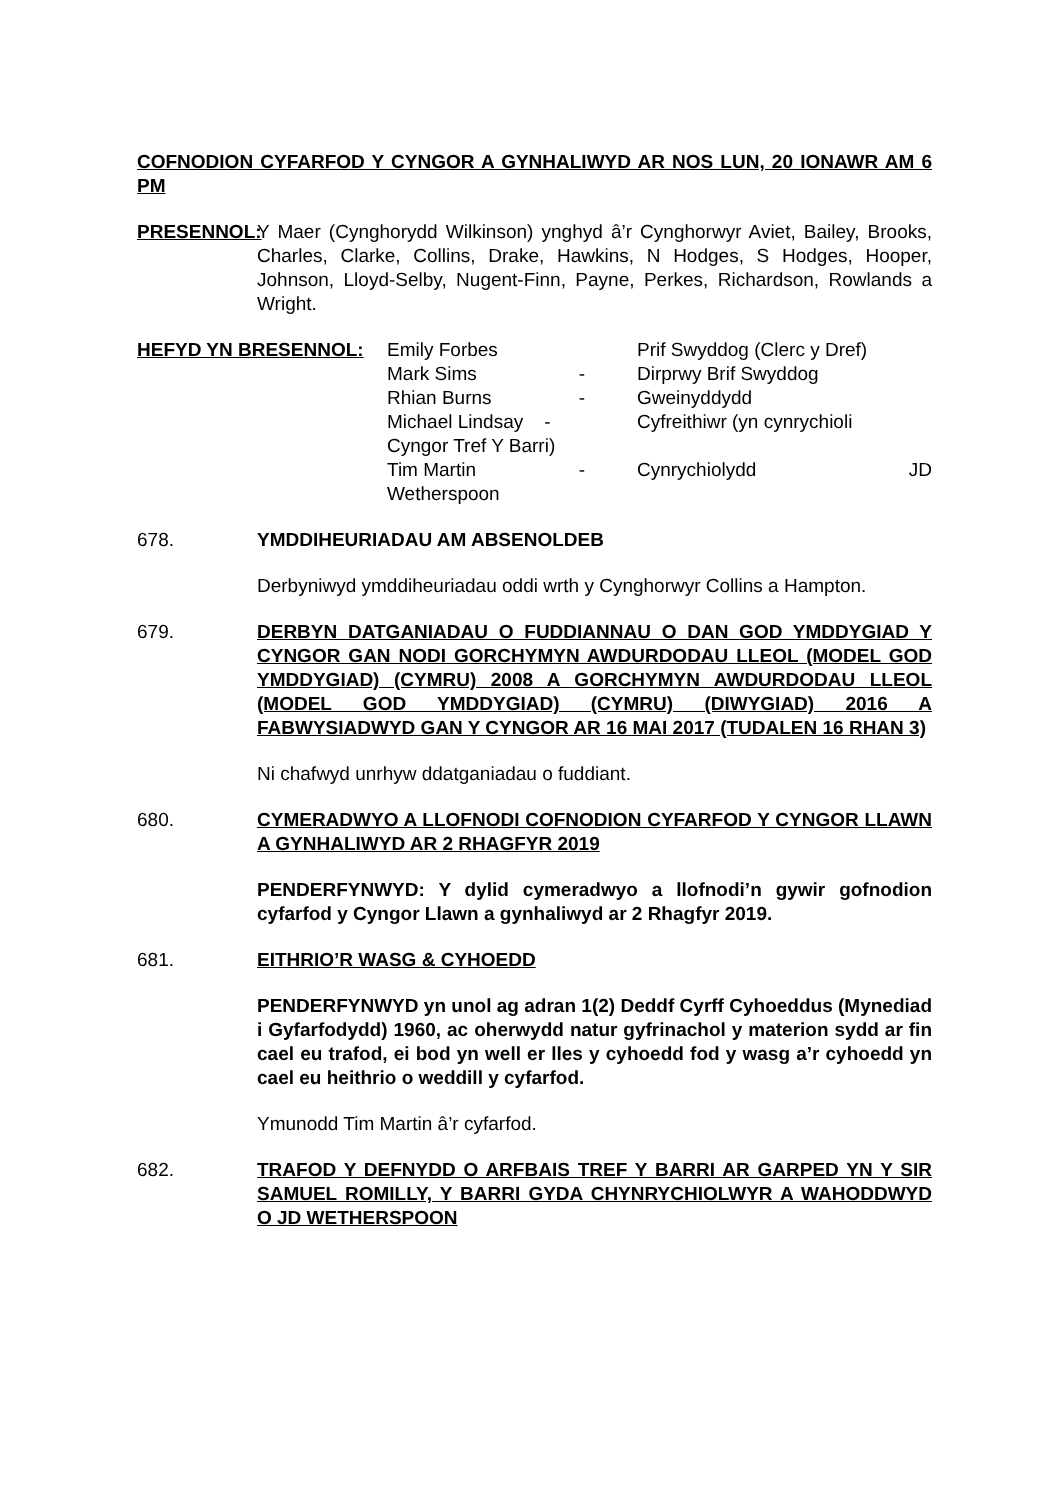COFNODION CYFARFOD Y CYNGOR A GYNHALIWYD AR NOS LUN, 20 IONAWR AM 6 PM
PRESENNOL: Y Maer (Cynghorydd Wilkinson) ynghyd â’r Cynghorwyr Aviet, Bailey, Brooks, Charles, Clarke, Collins, Drake, Hawkins, N Hodges, S Hodges, Hooper, Johnson, Lloyd-Selby, Nugent-Finn, Payne, Perkes, Richardson, Rowlands a Wright.
| HEFYD YN BRESENNOL: | Emily Forbes | | Prif Swyddog (Clerc y Dref) |
| | Mark Sims | - | Dirprwy Brif Swyddog |
| | Rhian Burns | - | Gweinyddydd |
| | Michael Lindsay - Cyngor Tref Y Barri) | | Cyfreithiwr (yn cynrychioli |
| | Tim Martin Wetherspoon | - | Cynrychiolydd JD |
678. YMDDIHEURIADAU AM ABSENOLDEB
Derbyniwyd ymddiheuriadau oddi wrth y Cynghorwyr Collins a Hampton.
679. DERBYN DATGANIADAU O FUDDIANNAU O DAN GOD YMDDYGIAD Y CYNGOR GAN NODI GORCHYMYN AWDURDODAU LLEOL (MODEL GOD YMDDYGIAD) (CYMRU) 2008 A GORCHYMYN AWDURDODAU LLEOL (MODEL GOD YMDDYGIAD) (CYMRU) (DIWYGIAD) 2016 A FABWYSIADWYD GAN Y CYNGOR AR 16 MAI 2017 (TUDALEN 16 RHAN 3)
Ni chafwyd unrhyw ddatganiadau o fuddiant.
680. CYMERADWYO A LLOFNODI COFNODION CYFARFOD Y CYNGOR LLAWN A GYNHALIWYD AR 2 RHAGFYR 2019
PENDERFYNWYD: Y dylid cymeradwyo a llofnodi’n gywir gofnodion cyfarfod y Cyngor Llawn a gynhaliwyd ar 2 Rhagfyr 2019.
681. EITHRIO’R WASG & CYHOEDD
PENDERFYNWYD yn unol ag adran 1(2) Deddf Cyrff Cyhoeddus (Mynediad i Gyfarfodydd) 1960, ac oherwydd natur gyfrinachol y materion sydd ar fin cael eu trafod, ei bod yn well er lles y cyhoedd fod y wasg a’r cyhoedd yn cael eu heithrio o weddill y cyfarfod.
Ymunodd Tim Martin â’r cyfarfod.
682. TRAFOD Y DEFNYDD O ARFBAIS TREF Y BARRI AR GARPED YN Y SIR SAMUEL ROMILLY, Y BARRI GYDA CHYNRYCHIOLWYR A WAHODDWYD O JD WETHERSPOON